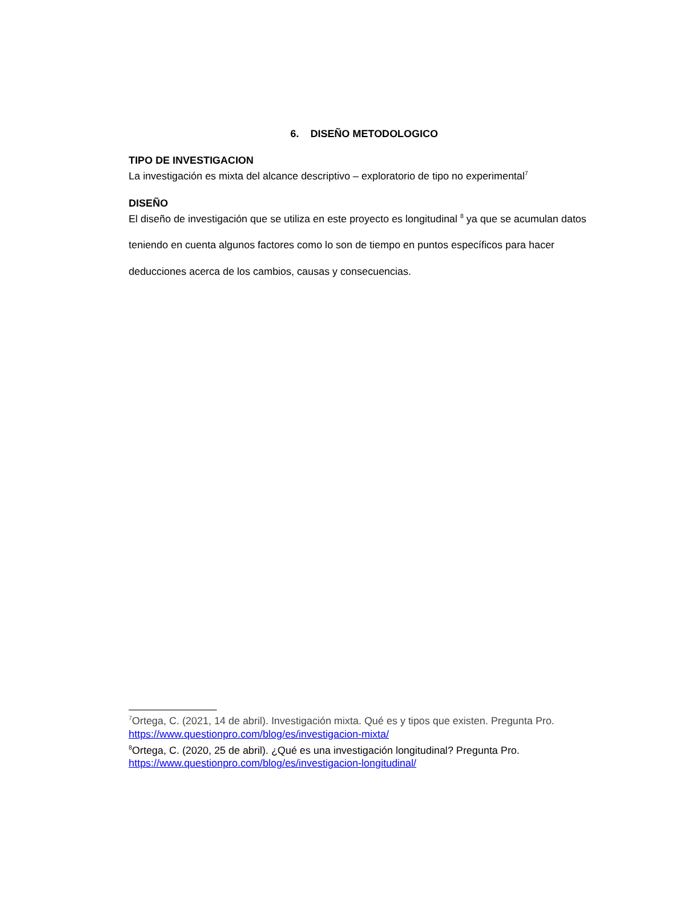6. DISEÑO METODOLOGICO
TIPO DE INVESTIGACION
La investigación es mixta del alcance descriptivo – exploratorio de tipo no experimental<sup>7</sup>
DISEÑO
El diseño de investigación que se utiliza en este proyecto es longitudinal <sup>8</sup> ya que se acumulan datos teniendo en cuenta algunos factores como lo son de tiempo en puntos específicos para hacer deducciones acerca de los cambios, causas y consecuencias.
<sup>7</sup> Ortega, C. (2021, 14 de abril). Investigación mixta. Qué es y tipos que existen. Pregunta Pro. https://www.questionpro.com/blog/es/investigacion-mixta/
<sup>8</sup> Ortega, C. (2020, 25 de abril). ¿Qué es una investigación longitudinal? Pregunta Pro. https://www.questionpro.com/blog/es/investigacion-longitudinal/